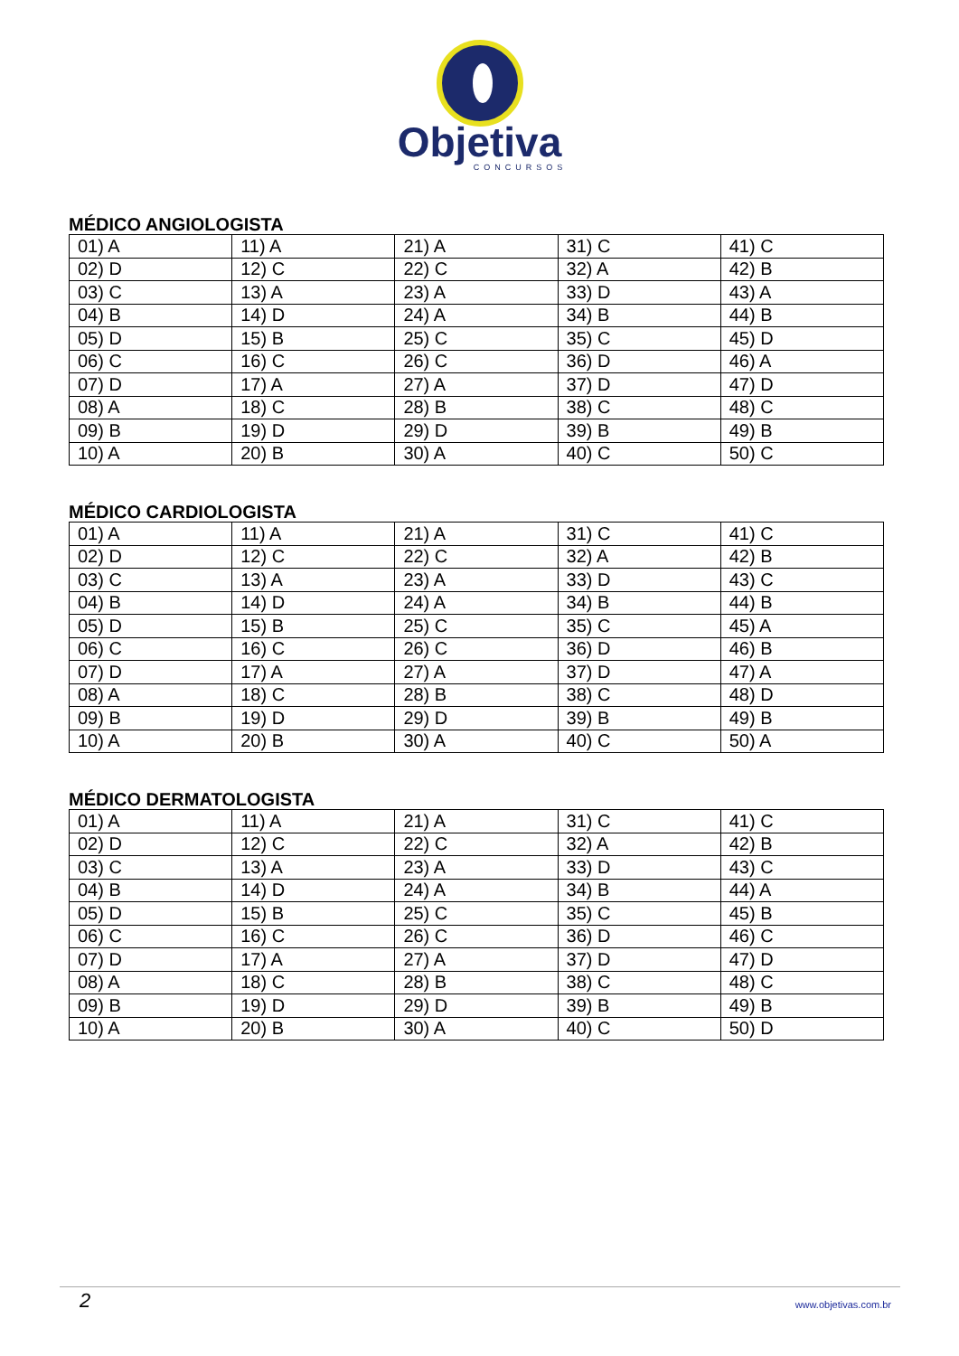Objetiva
CONCURSOS
MÉDICO ANGIOLOGISTA
| 01) A | 11) A | 21) A | 31) C | 41) C |
| 02) D | 12) C | 22) C | 32) A | 42) B |
| 03) C | 13) A | 23) A | 33) D | 43) A |
| 04) B | 14) D | 24) A | 34) B | 44) B |
| 05) D | 15) B | 25) C | 35) C | 45) D |
| 06) C | 16) C | 26) C | 36) D | 46) A |
| 07) D | 17) A | 27) A | 37) D | 47) D |
| 08) A | 18) C | 28) B | 38) C | 48) C |
| 09) B | 19) D | 29) D | 39) B | 49) B |
| 10) A | 20) B | 30) A | 40) C | 50) C |
MÉDICO CARDIOLOGISTA
| 01) A | 11) A | 21) A | 31) C | 41) C |
| 02) D | 12) C | 22) C | 32) A | 42) B |
| 03) C | 13) A | 23) A | 33) D | 43) C |
| 04) B | 14) D | 24) A | 34) B | 44) B |
| 05) D | 15) B | 25) C | 35) C | 45) A |
| 06) C | 16) C | 26) C | 36) D | 46) B |
| 07) D | 17) A | 27) A | 37) D | 47) A |
| 08) A | 18) C | 28) B | 38) C | 48) D |
| 09) B | 19) D | 29) D | 39) B | 49) B |
| 10) A | 20) B | 30) A | 40) C | 50) A |
MÉDICO DERMATOLOGISTA
| 01) A | 11) A | 21) A | 31) C | 41) C |
| 02) D | 12) C | 22) C | 32) A | 42) B |
| 03) C | 13) A | 23) A | 33) D | 43) C |
| 04) B | 14) D | 24) A | 34) B | 44) A |
| 05) D | 15) B | 25) C | 35) C | 45) B |
| 06) C | 16) C | 26) C | 36) D | 46) C |
| 07) D | 17) A | 27) A | 37) D | 47) D |
| 08) A | 18) C | 28) B | 38) C | 48) C |
| 09) B | 19) D | 29) D | 39) B | 49) B |
| 10) A | 20) B | 30) A | 40) C | 50) D |
2 www.objetivas.com.br